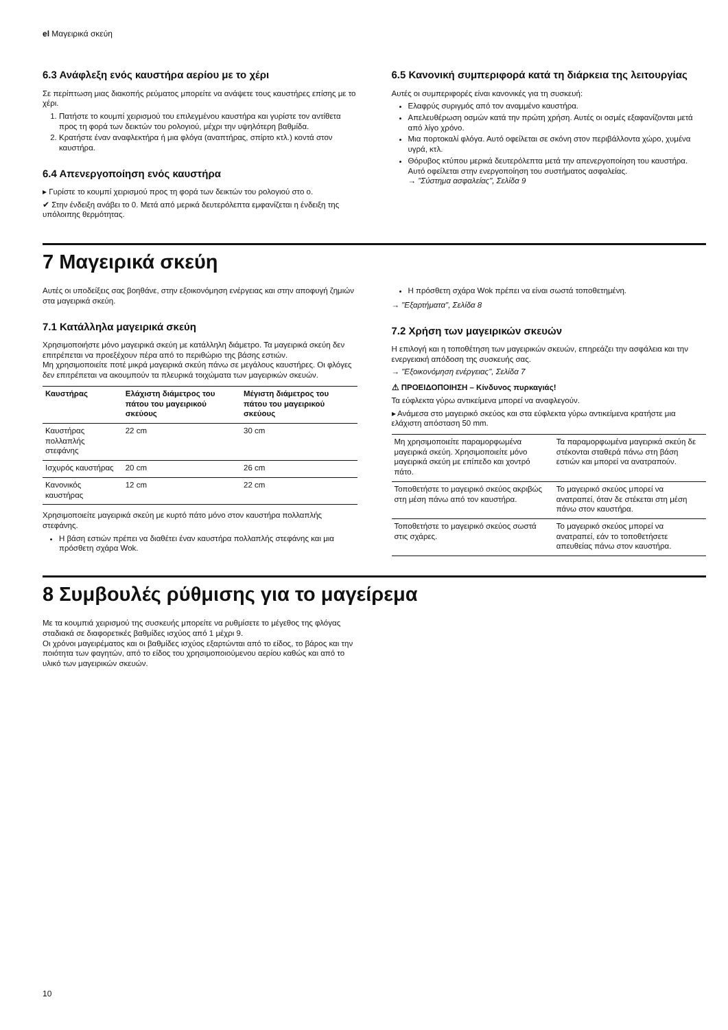el Μαγειρικά σκεύη
6.3 Ανάφλεξη ενός καυστήρα αερίου με το χέρι
Σε περίπτωση μιας διακοπής ρεύματος μπορείτε να ανάψετε τους καυστήρες επίσης με το χέρι.
1. Πατήστε το κουμπί χειρισμού του επιλεγμένου καυστήρα και γυρίστε τον αντίθετα προς τη φορά των δεικτών του ρολογιού, μέχρι την υψηλότερη βαθμίδα.
2. Κρατήστε έναν αναφλεκτήρα ή μια φλόγα (αναπτήρας, σπίρτο κτλ.) κοντά στον καυστήρα.
6.4 Απενεργοποίηση ενός καυστήρα
▸ Γυρίστε το κουμπί χειρισμού προς τη φορά των δεικτών του ρολογιού στο ο.
✔ Στην ένδειξη ανάβει το 0. Μετά από μερικά δευτερόλεπτα εμφανίζεται η ένδειξη της υπόλοιπης θερμότητας.
6.5 Κανονική συμπεριφορά κατά τη διάρκεια της λειτουργίας
Αυτές οι συμπεριφορές είναι κανονικές για τη συσκευή:
Ελαφρύς συριγμός από τον αναμμένο καυστήρα.
Απελευθέρωση οσμών κατά την πρώτη χρήση. Αυτές οι οσμές εξαφανίζονται μετά από λίγο χρόνο.
Μια πορτοκαλί φλόγα. Αυτό οφείλεται σε σκόνη στον περιβάλλοντα χώρο, χυμένα υγρά, κτλ.
Θόρυβος κτύπου μερικά δευτερόλεπτα μετά την απενεργοποίηση του καυστήρα. Αυτό οφείλεται στην ενεργοποίηση του συστήματος ασφαλείας.
→ "Σύστημα ασφαλείας", Σελίδα 9
7 Μαγειρικά σκεύη
Αυτές οι υποδείξεις σας βοηθάνε, στην εξοικονόμηση ενέργειας και στην αποφυγή ζημιών στα μαγειρικά σκεύη.
7.1 Κατάλληλα μαγειρικά σκεύη
Χρησιμοποιήστε μόνο μαγειρικά σκεύη με κατάλληλη διάμετρο. Τα μαγειρικά σκεύη δεν επιτρέπεται να προεξέχουν πέρα από το περιθώριο της βάσης εστιών.
Μη χρησιμοποιείτε ποτέ μικρά μαγειρικά σκεύη πάνω σε μεγάλους καυστήρες. Οι φλόγες δεν επιτρέπεται να ακουμπούν τα πλευρικά τοιχώματα των μαγειρικών σκευών.
| Καυστήρας | Ελάχιστη διάμετρος του πάτου του μαγειρικού σκεύους | Μέγιστη διάμετρος του πάτου του μαγειρικού σκεύους |
| --- | --- | --- |
| Καυστήρας πολλαπλής στεφάνης | 22 cm | 30 cm |
| Ισχυρός καυστήρας | 20 cm | 26 cm |
| Κανονικός καυστήρας | 12 cm | 22 cm |
Χρησιμοποιείτε μαγειρικά σκεύη με κυρτό πάτο μόνο στον καυστήρα πολλαπλής στεφάνης.
Η βάση εστιών πρέπει να διαθέτει έναν καυστήρα πολλαπλής στεφάνης και μια πρόσθετη σχάρα Wok.
Η πρόσθετη σχάρα Wok πρέπει να είναι σωστά τοποθετημένη.
→ "Εξαρτήματα", Σελίδα 8
7.2 Χρήση των μαγειρικών σκευών
Η επιλογή και η τοποθέτηση των μαγειρικών σκευών, επηρεάζει την ασφάλεια και την ενεργειακή απόδοση της συσκευής σας.
→ "Εξοικονόμηση ενέργειας", Σελίδα 7
⚠ ΠΡΟΕΙΔΟΠΟΙΗΣΗ – Κίνδυνος πυρκαγιάς!
Τα εύφλεκτα γύρω αντικείμενα μπορεί να αναφλεγούν.
▸ Ανάμεσα στο μαγειρικό σκεύος και στα εύφλεκτα γύρω αντικείμενα κρατήστε μια ελάχιστη απόσταση 50 mm.
| Μη χρησιμοποιείτε παραμορφωμένα μαγειρικά σκεύη. Χρησιμοποιείτε μόνο μαγειρικά σκεύη με επίπεδο και χοντρό πάτο. | Τα παραμορφωμένα μαγειρικά σκεύη δε στέκονται σταθερά πάνω στη βάση εστιών και μπορεί να ανατραπούν. |
| Τοποθετήστε το μαγειρικό σκεύος ακριβώς στη μέση πάνω από τον καυστήρα. | Το μαγειρικό σκεύος μπορεί να ανατραπεί, όταν δε στέκεται στη μέση πάνω στον καυστήρα. |
| Τοποθετήστε το μαγειρικό σκεύος σωστά στις σχάρες. | Το μαγειρικό σκεύος μπορεί να ανατραπεί, εάν το τοποθετήσετε απευθείας πάνω στον καυστήρα. |
8 Συμβουλές ρύθμισης για το μαγείρεμα
Με τα κουμπιά χειρισμού της συσκευής μπορείτε να ρυθμίσετε το μέγεθος της φλόγας σταδιακά σε διαφορετικές βαθμίδες ισχύος από 1 μέχρι 9.
Οι χρόνοι μαγειρέματος και οι βαθμίδες ισχύος εξαρτώνται από το είδος, το βάρος και την ποιότητα των φαγητών, από το είδος του χρησιμοποιούμενου αερίου καθώς και από το υλικό των μαγειρικών σκευών.
10